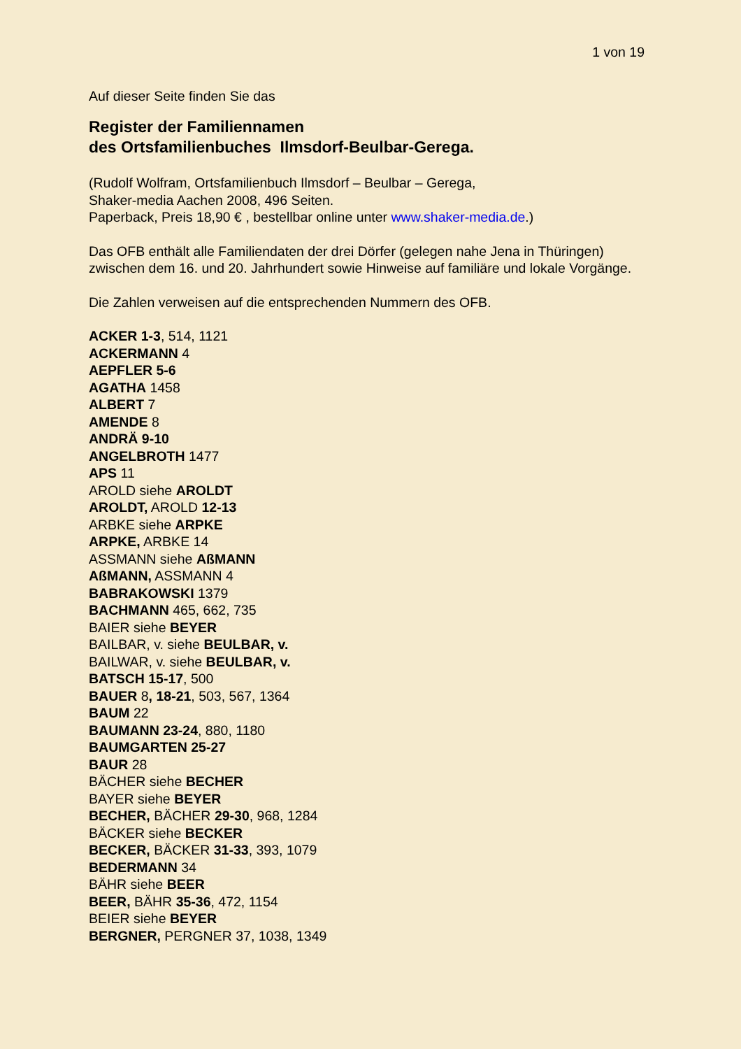1 von 19
Auf dieser Seite finden Sie das
Register der Familiennamen
des Ortsfamilienbuches Ilmsdorf-Beulbar-Gerega.
(Rudolf Wolfram, Ortsfamilienbuch Ilmsdorf – Beulbar – Gerega,
Shaker-media Aachen 2008, 496 Seiten.
Paperback, Preis 18,90 € , bestellbar online unter www.shaker-media.de.)
Das OFB enthält alle Familiendaten der drei Dörfer (gelegen nahe Jena in Thüringen) zwischen dem 16. und 20. Jahrhundert sowie Hinweise auf familiäre und lokale Vorgänge.
Die Zahlen verweisen auf die entsprechenden Nummern des OFB.
ACKER 1-3, 514, 1121
ACKERMANN 4
AEPFLER 5-6
AGATHA 1458
ALBERT 7
AMENDE 8
ANDRÄ 9-10
ANGELBROTH 1477
APS 11
AROLD siehe AROLDT
AROLDT, AROLD 12-13
ARBKE siehe ARPKE
ARPKE, ARBKE 14
ASSMANN siehe AßMANN
AßMANN, ASSMANN 4
BABRAKOWSKI 1379
BACHMANN 465, 662, 735
BAIER siehe BEYER
BAILBAR, v. siehe BEULBAR, v.
BAILWAR, v. siehe BEULBAR, v.
BATSCH 15-17, 500
BAUER 8, 18-21, 503, 567, 1364
BAUM 22
BAUMANN 23-24, 880, 1180
BAUMGARTEN 25-27
BAUR 28
BÄCHER siehe BECHER
BAYER siehe BEYER
BECHER, BÄCHER 29-30, 968, 1284
BÄCKER siehe BECKER
BECKER, BÄCKER 31-33, 393, 1079
BEDERMANN 34
BÄHR siehe BEER
BEER, BÄHR 35-36, 472, 1154
BEIER siehe BEYER
BERGNER, PERGNER 37, 1038, 1349